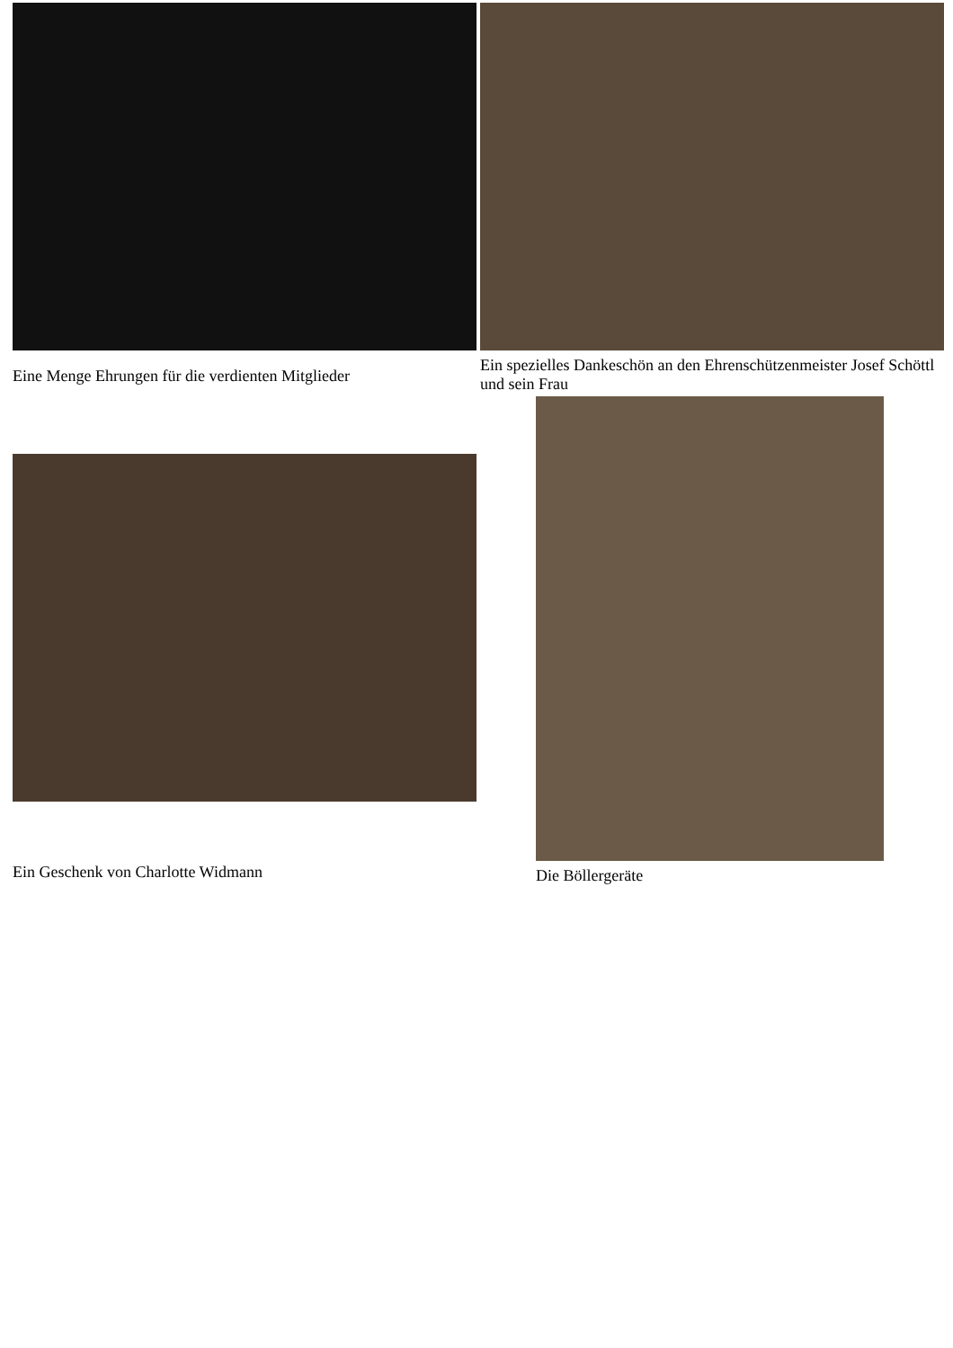Eine Menge Ehrungen für die verdienten Mitglieder
Ein spezielles Dankeschön an den Ehrenschützenmeister Josef Schöttl und sein Frau
Ein Geschenk von Charlotte Widmann
Die Böllergeräte